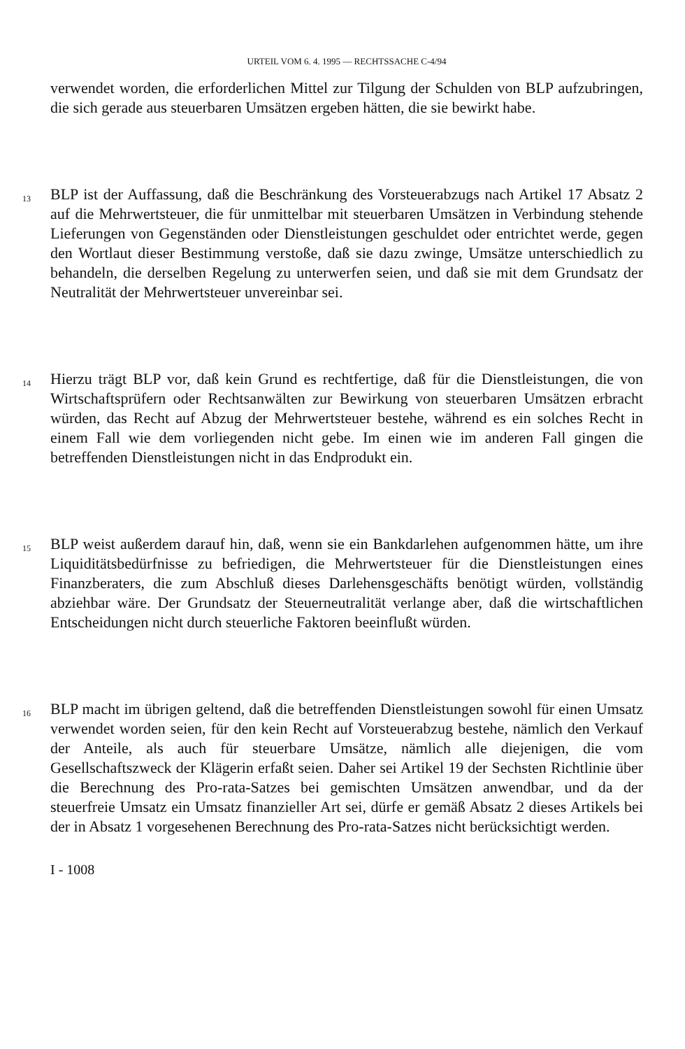URTEIL VOM 6. 4. 1995 — RECHTSSACHE C-4/94
verwendet worden, die erforderlichen Mittel zur Tilgung der Schulden von BLP aufzubringen, die sich gerade aus steuerbaren Umsätzen ergeben hätten, die sie bewirkt habe.
13
BLP ist der Auffassung, daß die Beschränkung des Vorsteuerabzugs nach Artikel 17 Absatz 2 auf die Mehrwertsteuer, die für unmittelbar mit steuerbaren Umsätzen in Verbindung stehende Lieferungen von Gegenständen oder Dienstleistungen geschuldet oder entrichtet werde, gegen den Wortlaut dieser Bestimmung verstoße, daß sie dazu zwinge, Umsätze unterschiedlich zu behandeln, die derselben Regelung zu unterwerfen seien, und daß sie mit dem Grundsatz der Neutralität der Mehrwertsteuer unvereinbar sei.
14
Hierzu trägt BLP vor, daß kein Grund es rechtfertige, daß für die Dienstleistungen, die von Wirtschaftsprüfern oder Rechtsanwälten zur Bewirkung von steuerbaren Umsätzen erbracht würden, das Recht auf Abzug der Mehrwertsteuer bestehe, während es ein solches Recht in einem Fall wie dem vorliegenden nicht gebe. Im einen wie im anderen Fall gingen die betreffenden Dienstleistungen nicht in das Endprodukt ein.
15
BLP weist außerdem darauf hin, daß, wenn sie ein Bankdarlehen aufgenommen hätte, um ihre Liquiditätsbedürfnisse zu befriedigen, die Mehrwertsteuer für die Dienstleistungen eines Finanzberaters, die zum Abschluß dieses Darlehensgeschäfts benötigt würden, vollständig abziehbar wäre. Der Grundsatz der Steuerneutralität verlange aber, daß die wirtschaftlichen Entscheidungen nicht durch steuerliche Faktoren beeinflußt würden.
16
BLP macht im übrigen geltend, daß die betreffenden Dienstleistungen sowohl für einen Umsatz verwendet worden seien, für den kein Recht auf Vorsteuerabzug bestehe, nämlich den Verkauf der Anteile, als auch für steuerbare Umsätze, nämlich alle diejenigen, die vom Gesellschaftszweck der Klägerin erfaßt seien. Daher sei Artikel 19 der Sechsten Richtlinie über die Berechnung des Pro-rata-Satzes bei gemischten Umsätzen anwendbar, und da der steuerfreie Umsatz ein Umsatz finanzieller Art sei, dürfe er gemäß Absatz 2 dieses Artikels bei der in Absatz 1 vorgesehenen Berechnung des Pro-rata-Satzes nicht berücksichtigt werden.
I - 1008